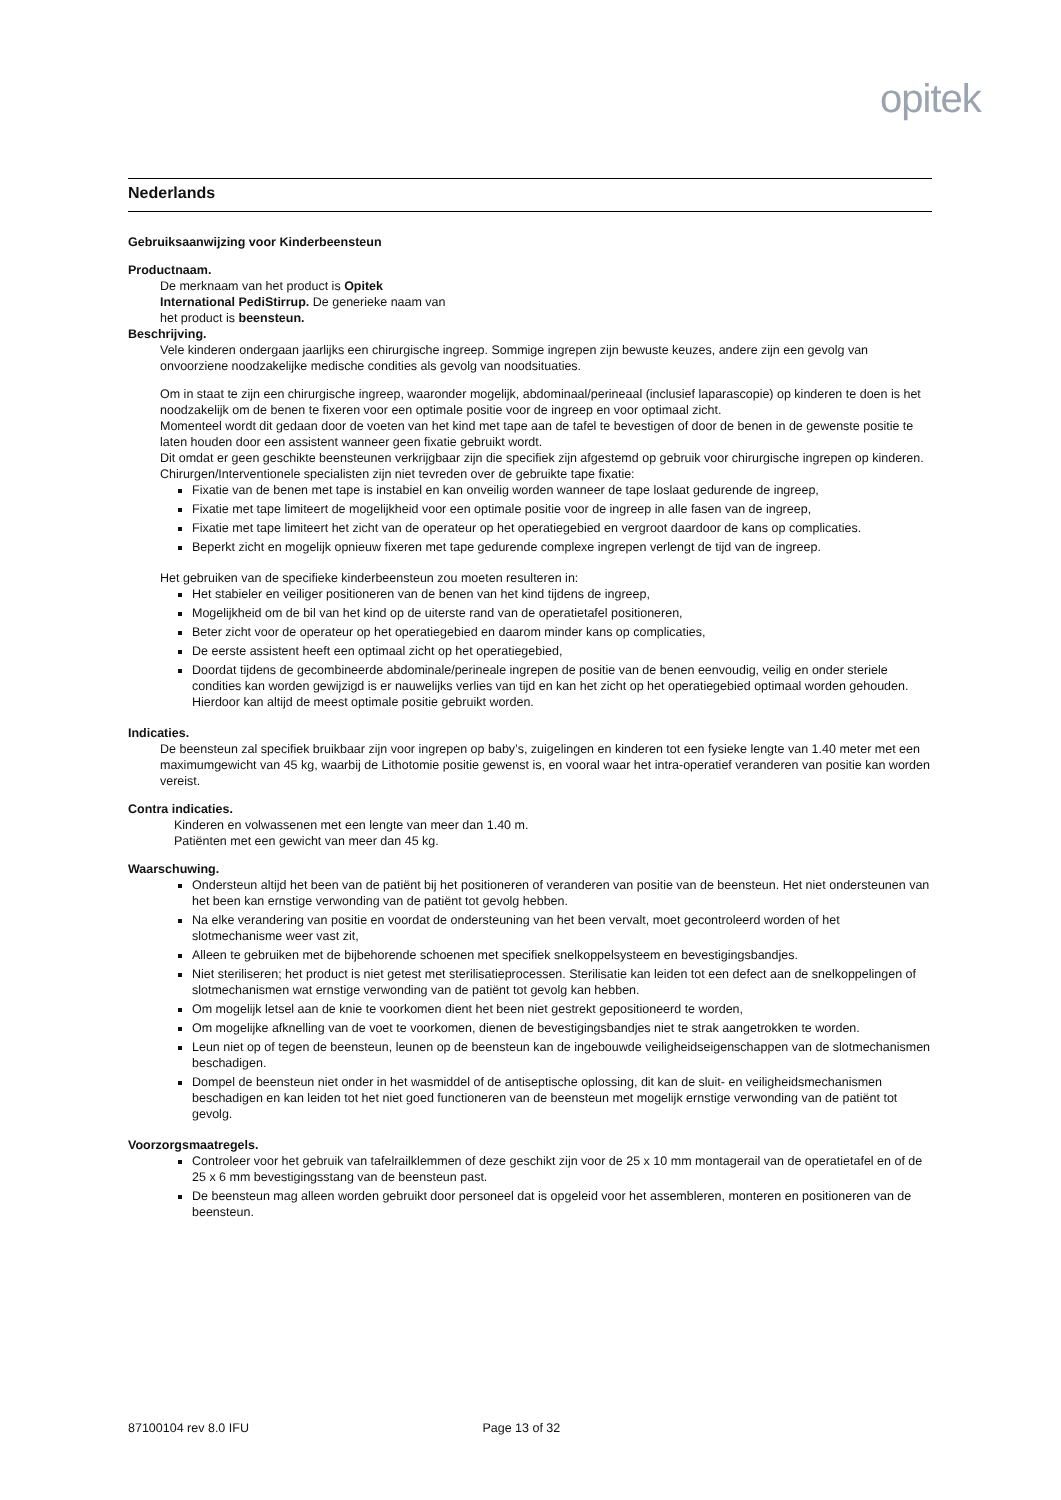opitek
Nederlands
Gebruiksaanwijzing voor Kinderbeensteun
Productnaam.
De merknaam van het product is Opitek
International PediStirrup. De generieke naam van
het product is beensteun.
Beschrijving.
Vele kinderen ondergaan jaarlijks een chirurgische ingreep. Sommige ingrepen zijn bewuste keuzes, andere zijn een gevolg van onvoorziene noodzakelijke medische condities als gevolg van noodsituaties.
Om in staat te zijn een chirurgische ingreep, waaronder mogelijk, abdominaal/perineaal (inclusief laparascopie) op kinderen te doen is het noodzakelijk om de benen te fixeren voor een optimale positie voor de ingreep en voor optimaal zicht.
Momenteel wordt dit gedaan door de voeten van het kind met tape aan de tafel te bevestigen of door de benen in de gewenste positie te laten houden door een assistent wanneer geen fixatie gebruikt wordt.
Dit omdat er geen geschikte beensteunen verkrijgbaar zijn die specifiek zijn afgestemd op gebruik voor chirurgische ingrepen op kinderen.
Chirurgen/Interventionele specialisten zijn niet tevreden over de gebruikte tape fixatie:
Fixatie van de benen met tape is instabiel en kan onveilig worden wanneer de tape loslaat gedurende de ingreep,
Fixatie met tape limiteert de mogelijkheid voor een optimale positie voor de ingreep in alle fasen van de ingreep,
Fixatie met tape limiteert het zicht van de operateur op het operatiegebied en vergroot daardoor de kans op complicaties.
Beperkt zicht en mogelijk opnieuw fixeren met tape gedurende complexe ingrepen verlengt de tijd van de ingreep.
Het gebruiken van de specifieke kinderbeensteun zou moeten resulteren in:
Het stabieler en veiliger positioneren van de benen van het kind tijdens de ingreep,
Mogelijkheid om de bil van het kind op de uiterste rand van de operatietafel positioneren,
Beter zicht voor de operateur op het operatiegebied en daarom minder kans op complicaties,
De eerste assistent heeft een optimaal zicht op het operatiegebied,
Doordat tijdens de gecombineerde abdominale/perineale ingrepen de positie van de benen eenvoudig, veilig en onder steriele condities kan worden gewijzigd is er nauwelijks verlies van tijd en kan het zicht op het operatiegebied optimaal worden gehouden. Hierdoor kan altijd de meest optimale positie gebruikt worden.
Indicaties.
De beensteun zal specifiek bruikbaar zijn voor ingrepen op baby’s, zuigelingen en kinderen tot een fysieke lengte van 1.40 meter met een maximumgewicht van 45 kg, waarbij de Lithotomie positie gewenst is, en vooral waar het intra-operatief veranderen van positie kan worden vereist.
Contra indicaties.
Kinderen en volwassenen met een lengte van meer dan 1.40 m.
Patiënten met een gewicht van meer dan 45 kg.
Waarschuwing.
Ondersteun altijd het been van de patiënt bij het positioneren of veranderen van positie van de beensteun. Het niet ondersteunen van het been kan ernstige verwonding van de patiënt tot gevolg hebben.
Na elke verandering van positie en voordat de ondersteuning van het been vervalt, moet gecontroleerd worden of het slotmechanisme weer vast zit,
Alleen te gebruiken met de bijbehorende schoenen met specifiek snelkoppelsysteem en bevestigingsbandjes.
Niet steriliseren; het product is niet getest met sterilisatieprocessen. Sterilisatie kan leiden tot een defect aan de snelkoppelingen of slotmechanismen wat ernstige verwonding van de patiënt tot gevolg kan hebben.
Om mogelijk letsel aan de knie te voorkomen dient het been niet gestrekt gepositioneerd te worden,
Om mogelijke afknelling van de voet te voorkomen, dienen de bevestigingsbandjes niet te strak aangetrokken te worden.
Leun niet op of tegen de beensteun, leunen op de beensteun kan de ingebouwde veiligheidseigenschappen van de slotmechanismen beschadigen.
Dompel de beensteun niet onder in het wasmiddel of de antiseptische oplossing, dit kan de sluit- en veiligheidsmechanismen beschadigen en kan leiden tot het niet goed functioneren van de beensteun met mogelijk ernstige verwonding van de patiënt tot gevolg.
Voorzorgsmaatregels.
Controleer voor het gebruik van tafelrailklemmen of deze geschikt zijn voor de 25 x 10 mm montagerail van de operatietafel en of de 25 x 6 mm bevestigingsstang van de beensteun past.
De beensteun mag alleen worden gebruikt door personeel dat is opgeleid voor het assembleren, monteren en positioneren van de beensteun.
87100104 rev 8.0 IFU Page 13 of 32